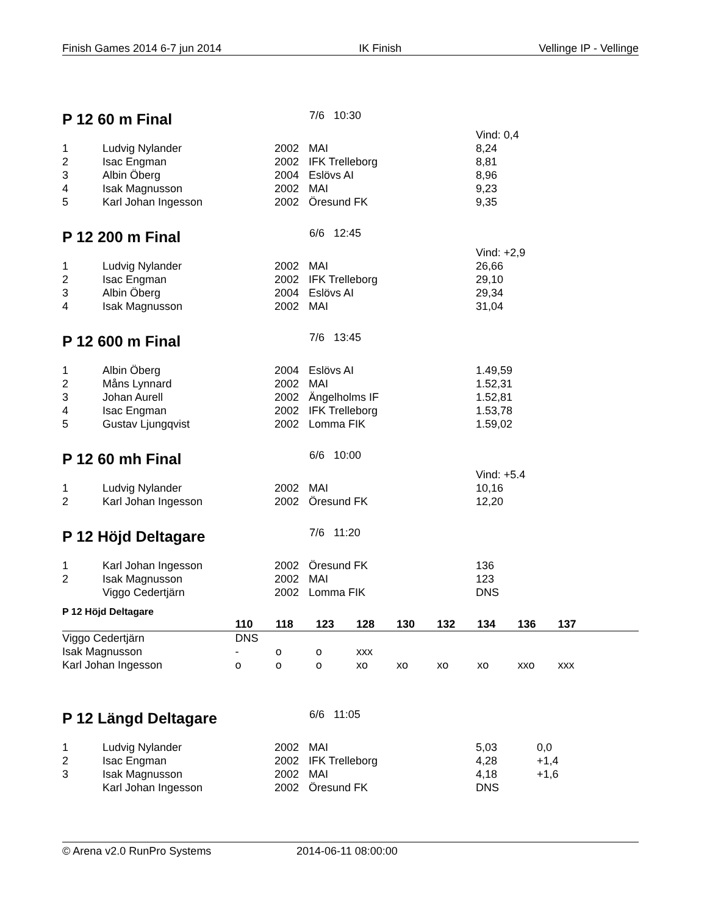Finish Games 2014 6-7 jun 2014 IK Finish Vellinge IP - Vellinge
P 12 60 m Final 7/6 10:30
| | | | | Vind: 0,4 |
| 1 | Ludvig Nylander | 2002 | MAI | 8,24 |
| 2 | Isac Engman | 2002 | IFK Trelleborg | 8,81 |
| 3 | Albin Öberg | 2004 | Eslövs AI | 8,96 |
| 4 | Isak Magnusson | 2002 | MAI | 9,23 |
| 5 | Karl Johan Ingesson | 2002 | Öresund FK | 9,35 |
P 12 200 m Final 6/6 12:45
| | | | | Vind: +2,9 |
| 1 | Ludvig Nylander | 2002 | MAI | 26,66 |
| 2 | Isac Engman | 2002 | IFK Trelleborg | 29,10 |
| 3 | Albin Öberg | 2004 | Eslövs AI | 29,34 |
| 4 | Isak Magnusson | 2002 | MAI | 31,04 |
P 12 600 m Final 7/6 13:45
| 1 | Albin Öberg | 2004 | Eslövs AI | 1.49,59 |
| 2 | Måns Lynnard | 2002 | MAI | 1.52,31 |
| 3 | Johan Aurell | 2002 | Ängelholms IF | 1.52,81 |
| 4 | Isac Engman | 2002 | IFK Trelleborg | 1.53,78 |
| 5 | Gustav Ljungqvist | 2002 | Lomma FIK | 1.59,02 |
P 12 60 mh Final 6/6 10:00
| | | | | Vind: +5.4 |
| 1 | Ludvig Nylander | 2002 | MAI | 10,16 |
| 2 | Karl Johan Ingesson | 2002 | Öresund FK | 12,20 |
P 12 Höjd Deltagare 7/6 11:20
| 1 | Karl Johan Ingesson | 2002 | Öresund FK | 136 |
| 2 | Isak Magnusson | 2002 | MAI | 123 |
| | Viggo Cedertjärn | 2002 | Lomma FIK | DNS |
P 12 Höjd Deltagare
| | 110 | 118 | 123 | 128 | 130 | 132 | 134 | 136 | 137 | |
| --- | --- | --- | --- | --- | --- | --- | --- | --- | --- | --- |
| Viggo Cedertjärn | DNS | | | | | | | | | |
| Isak Magnusson | - | o | o | xxx | | | | | | |
| Karl Johan Ingesson | o | o | o | xo | xo | xo | xo | xxo | xxx | |
P 12 Längd Deltagare 6/6 11:05
| 1 | Ludvig Nylander | 2002 | MAI | 5,03 | 0,0 |
| 2 | Isac Engman | 2002 | IFK Trelleborg | 4,28 | +1,4 |
| 3 | Isak Magnusson | 2002 | MAI | 4,18 | +1,6 |
| | Karl Johan Ingesson | 2002 | Öresund FK | DNS | |
© Arena v2.0 RunPro Systems 2014-06-11 08:00:00